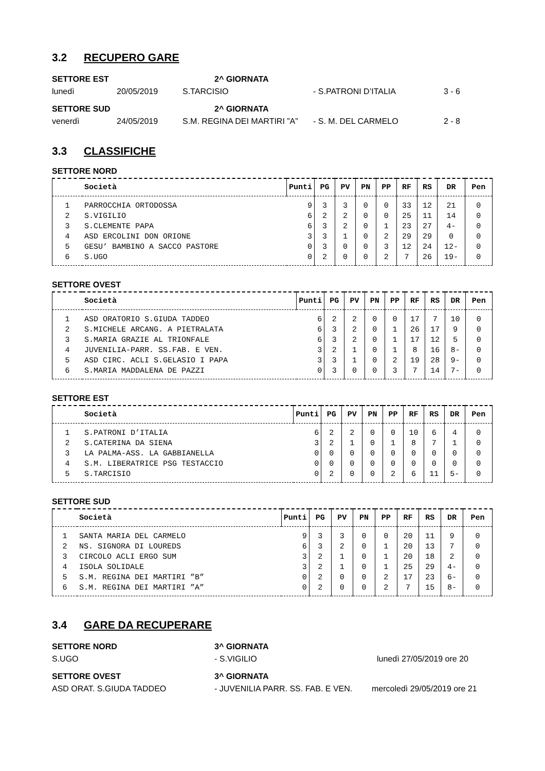3.2 RECUPERO GARE
SETTORE EST 2^ GIORNATA
lunedì 20/05/2019 S.TARCISIO - S.PATRONI D’ITALIA 3 - 6
SETTORE SUD 2^ GIORNATA
venerdì 24/05/2019 S.M. REGINA DEI MARTIRI ”A” - S. M. DEL CARMELO 2 - 8
3.3 CLASSIFICHE
SETTORE NORD
| | Società | Punti | PG | PV | PN | PP | RF | RS | DR | Pen |
| --- | --- | --- | --- | --- | --- | --- | --- | --- | --- | --- |
| 1 | PARROCCHIA ORTODOSSA | 9 | 3 | 3 | 0 | 0 | 33 | 12 | 21 | 0 |
| 2 | S.VIGILIO | 6 | 2 | 2 | 0 | 0 | 25 | 11 | 14 | 0 |
| 3 | S.CLEMENTE PAPA | 6 | 3 | 2 | 0 | 1 | 23 | 27 | 4- | 0 |
| 4 | ASD ERCOLINI DON ORIONE | 3 | 3 | 1 | 0 | 2 | 29 | 29 | 0 | 0 |
| 5 | GESU’ BAMBINO A SACCO PASTORE | 0 | 3 | 0 | 0 | 3 | 12 | 24 | 12- | 0 |
| 6 | S.UGO | 0 | 2 | 0 | 0 | 2 | 7 | 26 | 19- | 0 |
SETTORE OVEST
| | Società | Punti | PG | PV | PN | PP | RF | RS | DR | Pen |
| --- | --- | --- | --- | --- | --- | --- | --- | --- | --- | --- |
| 1 | ASD ORATORIO S.GIUDA TADDEO | 6 | 2 | 2 | 0 | 0 | 17 | 7 | 10 | 0 |
| 2 | S.MICHELE ARCANG. A PIETRALATA | 6 | 3 | 2 | 0 | 1 | 26 | 17 | 9 | 0 |
| 3 | S.MARIA GRAZIE AL TRIONFALE | 6 | 3 | 2 | 0 | 1 | 17 | 12 | 5 | 0 |
| 4 | JUVENILIA-PARR. SS.FAB. E VEN. | 3 | 2 | 1 | 0 | 1 | 8 | 16 | 8- | 0 |
| 5 | ASD CIRC. ACLI S.GELASIO I PAPA | 3 | 3 | 1 | 0 | 2 | 19 | 28 | 9- | 0 |
| 6 | S.MARIA MADDALENA DE PAZZI | 0 | 3 | 0 | 0 | 3 | 7 | 14 | 7- | 0 |
SETTORE EST
| | Società | Punti | PG | PV | PN | PP | RF | RS | DR | Pen |
| --- | --- | --- | --- | --- | --- | --- | --- | --- | --- | --- |
| 1 | S.PATRONI D’ITALIA | 6 | 2 | 2 | 0 | 0 | 10 | 6 | 4 | 0 |
| 2 | S.CATERINA DA SIENA | 3 | 2 | 1 | 0 | 1 | 8 | 7 | 1 | 0 |
| 3 | LA PALMA-ASS. LA GABBIANELLA | 0 | 0 | 0 | 0 | 0 | 0 | 0 | 0 | 0 |
| 4 | S.M. LIBERATRICE PSG TESTACCIO | 0 | 0 | 0 | 0 | 0 | 0 | 0 | 0 | 0 |
| 5 | S.TARCISIO | 0 | 2 | 0 | 0 | 2 | 6 | 11 | 5- | 0 |
SETTORE SUD
| | Società | Punti | PG | PV | PN | PP | RF | RS | DR | Pen |
| --- | --- | --- | --- | --- | --- | --- | --- | --- | --- | --- |
| 1 | SANTA MARIA DEL CARMELO | 9 | 3 | 3 | 0 | 0 | 20 | 11 | 9 | 0 |
| 2 | NS. SIGNORA DI LOUREDS | 6 | 3 | 2 | 0 | 1 | 20 | 13 | 7 | 0 |
| 3 | CIRCOLO ACLI ERGO SUM | 3 | 2 | 1 | 0 | 1 | 20 | 18 | 2 | 0 |
| 4 | ISOLA SOLIDALE | 3 | 2 | 1 | 0 | 1 | 25 | 29 | 4- | 0 |
| 5 | S.M. REGINA DEI MARTIRI ”B” | 0 | 2 | 0 | 0 | 2 | 17 | 23 | 6- | 0 |
| 6 | S.M. REGINA DEI MARTIRI ”A” | 0 | 2 | 0 | 0 | 2 | 7 | 15 | 8- | 0 |
3.4 GARE DA RECUPERARE
SETTORE NORD 3^ GIORNATA
S.UGO - S.VIGILIO lunedì 27/05/2019 ore 20
SETTORE OVEST 3^ GIORNATA
ASD ORAT. S.GIUDA TADDEO - JUVENILIA PARR. SS. FAB. E VEN. mercoledì 29/05/2019 ore 21